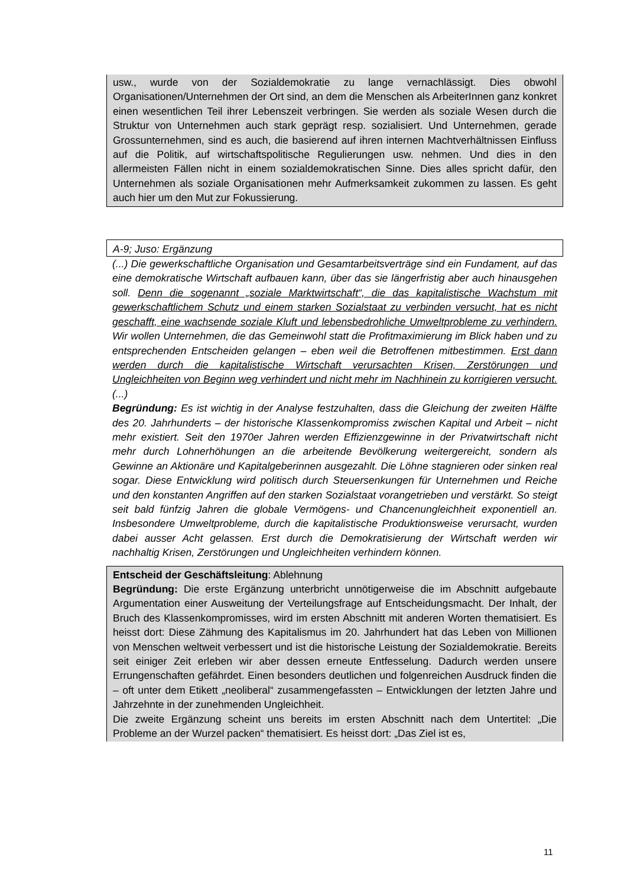usw., wurde von der Sozialdemokratie zu lange vernachlässigt. Dies obwohl Organisationen/Unternehmen der Ort sind, an dem die Menschen als ArbeiterInnen ganz konkret einen wesentlichen Teil ihrer Lebenszeit verbringen. Sie werden als soziale Wesen durch die Struktur von Unternehmen auch stark geprägt resp. sozialisiert. Und Unternehmen, gerade Grossunternehmen, sind es auch, die basierend auf ihren internen Machtverhältnissen Einfluss auf die Politik, auf wirtschaftspolitische Regulierungen usw. nehmen. Und dies in den allermeisten Fällen nicht in einem sozialdemokratischen Sinne. Dies alles spricht dafür, den Unternehmen als soziale Organisationen mehr Aufmerksamkeit zukommen zu lassen. Es geht auch hier um den Mut zur Fokussierung.
A-9; Juso: Ergänzung
(...) Die gewerkschaftliche Organisation und Gesamtarbeitsverträge sind ein Fundament, auf das eine demokratische Wirtschaft aufbauen kann, über das sie längerfristig aber auch hinausgehen soll. Denn die sogenannt „soziale Marktwirtschaft“, die das kapitalistische Wachstum mit gewerkschaftlichem Schutz und einem starken Sozialstaat zu verbinden versucht, hat es nicht geschafft, eine wachsende soziale Kluft und lebensbedrohliche Umweltprobleme zu verhindern. Wir wollen Unternehmen, die das Gemeinwohl statt die Profitmaximierung im Blick haben und zu entsprechenden Entscheiden gelangen – eben weil die Betroffenen mitbestimmen. Erst dann werden durch die kapitalistische Wirtschaft verursachten Krisen, Zerstörungen und Ungleichheiten von Beginn weg verhindert und nicht mehr im Nachhinein zu korrigieren versucht. (...)
Begründung: Es ist wichtig in der Analyse festzuhalten, dass die Gleichung der zweiten Hälfte des 20. Jahrhunderts – der historische Klassenkompromiss zwischen Kapital und Arbeit – nicht mehr existiert. Seit den 1970er Jahren werden Effizienzgewinne in der Privatwirtschaft nicht mehr durch Lohnerhöhungen an die arbeitende Bevölkerung weitergereicht, sondern als Gewinne an Aktionäre und Kapitalgeberinnen ausgezahlt. Die Löhne stagnieren oder sinken real sogar. Diese Entwicklung wird politisch durch Steuersenkungen für Unternehmen und Reiche und den konstanten Angriffen auf den starken Sozialstaat vorangetrieben und verstärkt. So steigt seit bald fünfzig Jahren die globale Vermögens- und Chancenungleichheit exponentiell an. Insbesondere Umweltprobleme, durch die kapitalistische Produktionsweise verursacht, wurden dabei ausser Acht gelassen. Erst durch die Demokratisierung der Wirtschaft werden wir nachhaltig Krisen, Zerstörungen und Ungleichheiten verhindern können.
Entscheid der Geschäftsleitung: Ablehnung
Begründung: Die erste Ergänzung unterbricht unnötigerweise die im Abschnitt aufgebaute Argumentation einer Ausweitung der Verteilungsfrage auf Entscheidungsmacht. Der Inhalt, der Bruch des Klassenkompromisses, wird im ersten Abschnitt mit anderen Worten thematisiert. Es heisst dort: Diese Zähmung des Kapitalismus im 20. Jahrhundert hat das Leben von Millionen von Menschen weltweit verbessert und ist die historische Leistung der Sozialdemokratie. Bereits seit einiger Zeit erleben wir aber dessen erneute Entfesselung. Dadurch werden unsere Errungenschaften gefährdet. Einen besonders deutlichen und folgenreichen Ausdruck finden die – oft unter dem Etikett „neoliberal“ zusammengefassten – Entwicklungen der letzten Jahre und Jahrzehnte in der zunehmenden Ungleichheit.
Die zweite Ergänzung scheint uns bereits im ersten Abschnitt nach dem Untertitel: „Die Probleme an der Wurzel packen“ thematisiert. Es heisst dort: „Das Ziel ist es,
11